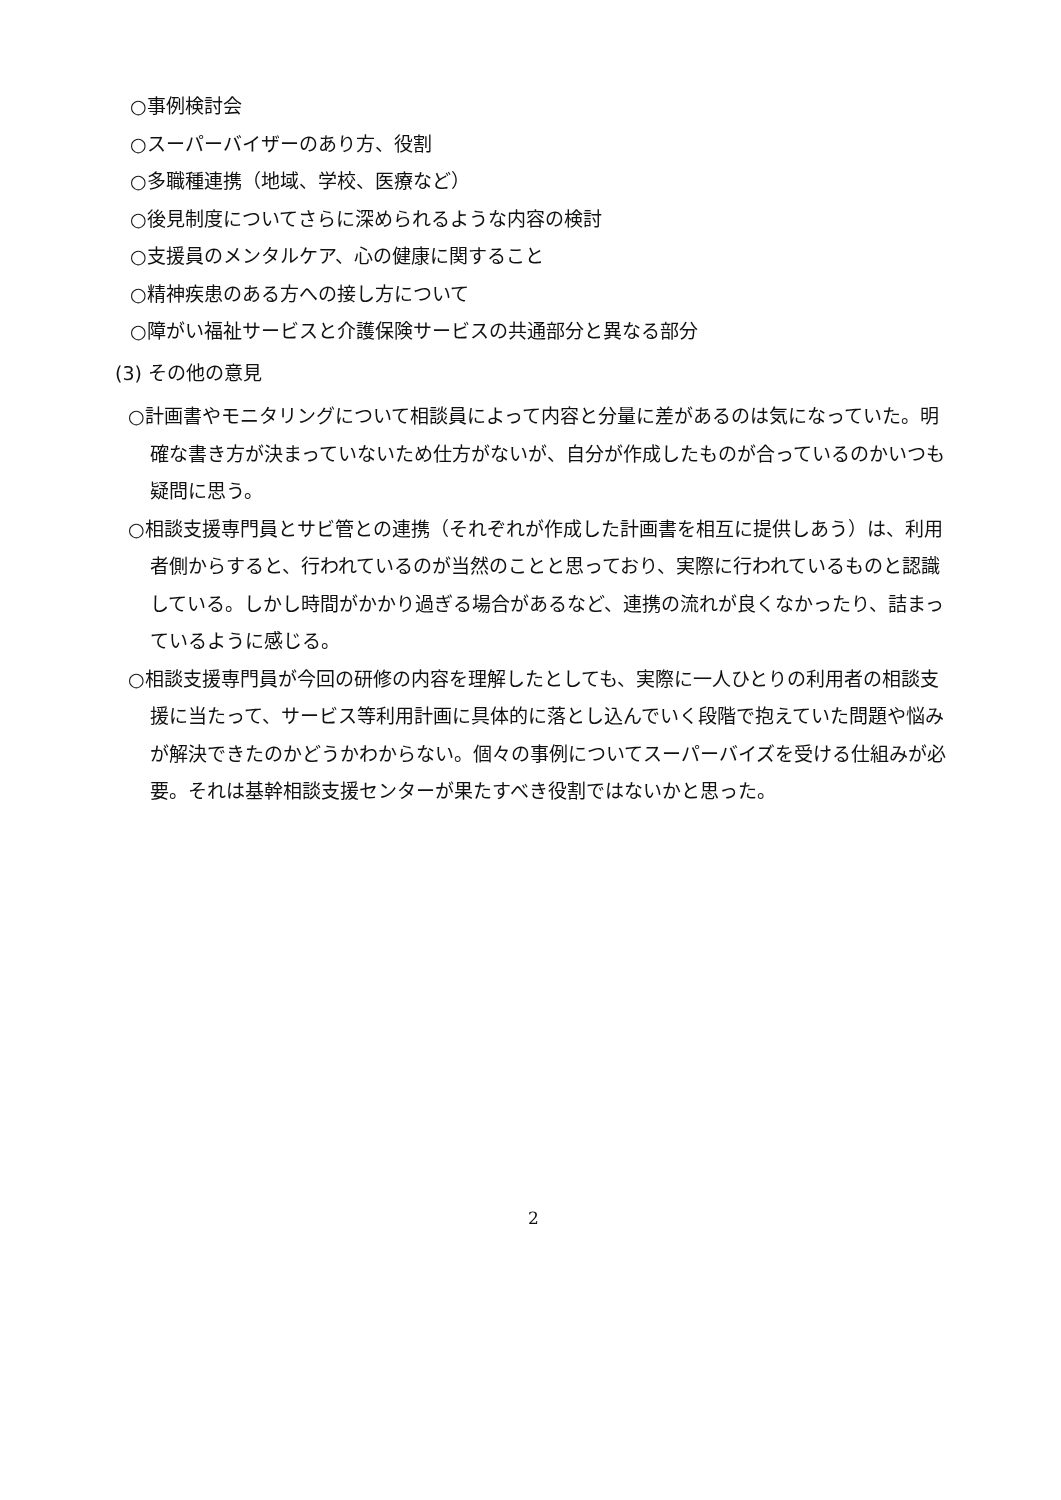○事例検討会
○スーパーバイザーのあり方、役割
○多職種連携（地域、学校、医療など）
○後見制度についてさらに深められるような内容の検討
○支援員のメンタルケア、心の健康に関すること
○精神疾患のある方への接し方について
○障がい福祉サービスと介護保険サービスの共通部分と異なる部分
(3) その他の意見
○計画書やモニタリングについて相談員によって内容と分量に差があるのは気になっていた。明確な書き方が決まっていないため仕方がないが、自分が作成したものが合っているのかいつも疑問に思う。
○相談支援専門員とサビ管との連携（それぞれが作成した計画書を相互に提供しあう）は、利用者側からすると、行われているのが当然のことと思っており、実際に行われているものと認識している。しかし時間がかかり過ぎる場合があるなど、連携の流れが良くなかったり、詰まっているように感じる。
○相談支援専門員が今回の研修の内容を理解したとしても、実際に一人ひとりの利用者の相談支援に当たって、サービス等利用計画に具体的に落とし込んでいく段階で抱えていた問題や悩みが解決できたのかどうかわからない。個々の事例についてスーパーバイズを受ける仕組みが必要。それは基幹相談支援センターが果たすべき役割ではないかと思った。
2